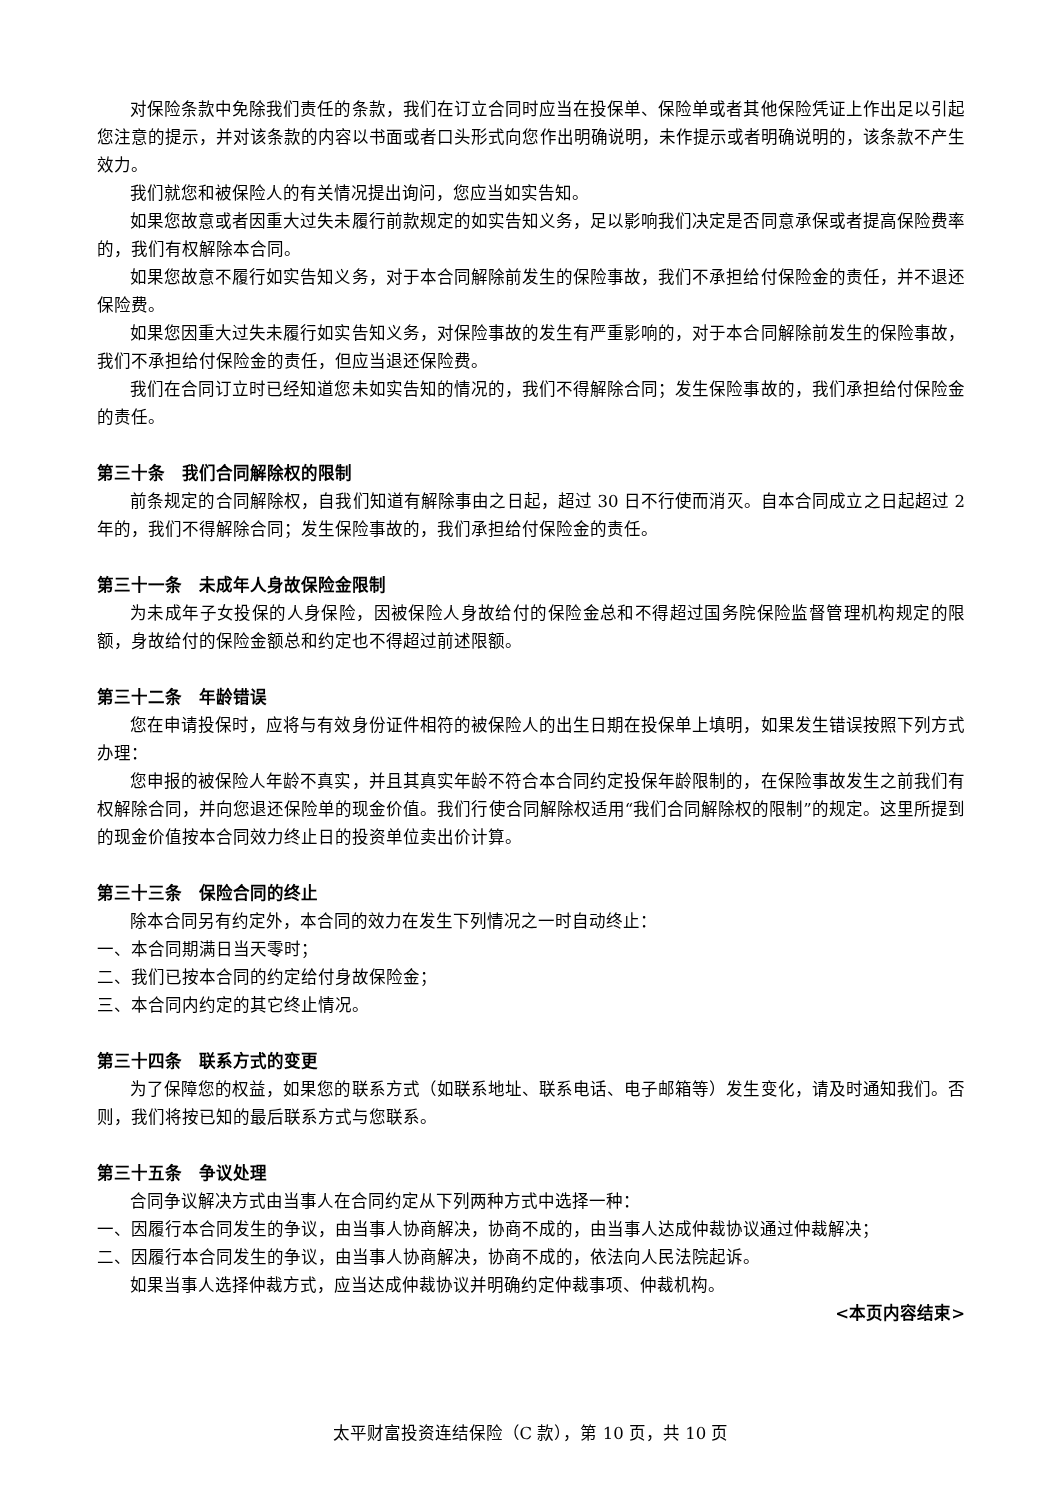对保险条款中免除我们责任的条款，我们在订立合同时应当在投保单、保险单或者其他保险凭证上作出足以引起您注意的提示，并对该条款的内容以书面或者口头形式向您作出明确说明，未作提示或者明确说明的，该条款不产生效力。
我们就您和被保险人的有关情况提出询问，您应当如实告知。
如果您故意或者因重大过失未履行前款规定的如实告知义务，足以影响我们决定是否同意承保或者提高保险费率的，我们有权解除本合同。
如果您故意不履行如实告知义务，对于本合同解除前发生的保险事故，我们不承担给付保险金的责任，并不退还保险费。
如果您因重大过失未履行如实告知义务，对保险事故的发生有严重影响的，对于本合同解除前发生的保险事故，我们不承担给付保险金的责任，但应当退还保险费。
我们在合同订立时已经知道您未如实告知的情况的，我们不得解除合同；发生保险事故的，我们承担给付保险金的责任。
第三十条　我们合同解除权的限制
前条规定的合同解除权，自我们知道有解除事由之日起，超过 30 日不行使而消灭。自本合同成立之日起超过 2 年的，我们不得解除合同；发生保险事故的，我们承担给付保险金的责任。
第三十一条　未成年人身故保险金限制
为未成年子女投保的人身保险，因被保险人身故给付的保险金总和不得超过国务院保险监督管理机构规定的限额，身故给付的保险金额总和约定也不得超过前述限额。
第三十二条　年龄错误
您在申请投保时，应将与有效身份证件相符的被保险人的出生日期在投保单上填明，如果发生错误按照下列方式办理：
您申报的被保险人年龄不真实，并且其真实年龄不符合本合同约定投保年龄限制的，在保险事故发生之前我们有权解除合同，并向您退还保险单的现金价值。我们行使合同解除权适用“我们合同解除权的限制”的规定。这里所提到的现金价值按本合同效力终止日的投资单位卖出价计算。
第三十三条　保险合同的终止
除本合同另有约定外，本合同的效力在发生下列情况之一时自动终止：
一、本合同期满日当天零时；
二、我们已按本合同的约定给付身故保险金；
三、本合同内约定的其它终止情况。
第三十四条　联系方式的变更
为了保障您的权益，如果您的联系方式（如联系地址、联系电话、电子邮箱等）发生变化，请及时通知我们。否则，我们将按已知的最后联系方式与您联系。
第三十五条　争议处理
合同争议解决方式由当事人在合同约定从下列两种方式中选择一种：
一、因履行本合同发生的争议，由当事人协商解决，协商不成的，由当事人达成仲裁协议通过仲裁解决；
二、因履行本合同发生的争议，由当事人协商解决，协商不成的，依法向人民法院起诉。
如果当事人选择仲裁方式，应当达成仲裁协议并明确约定仲裁事项、仲裁机构。
<本页内容结束>
太平财富投资连结保险（C 款），第 10 页，共 10 页